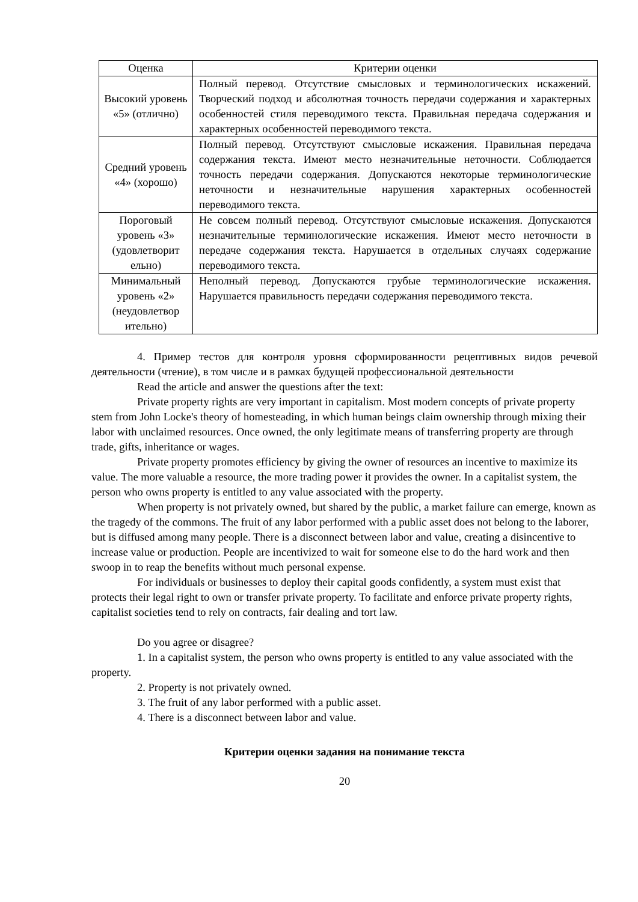| Оценка | Критерии оценки |
| --- | --- |
| Высокий уровень «5» (отлично) | Полный перевод. Отсутствие смысловых и терминологических искажений. Творческий подход и абсолютная точность передачи содержания и характерных особенностей стиля переводимого текста. Правильная передача содержания и характерных особенностей переводимого текста. |
| Средний уровень «4» (хорошо) | Полный перевод. Отсутствуют смысловые искажения. Правильная передача содержания текста. Имеют место незначительные неточности. Соблюдается точность передачи содержания. Допускаются некоторые терминологические неточности и незначительные нарушения характерных особенностей переводимого текста. |
| Пороговый уровень «3» (удовлетворит ельно) | Не совсем полный перевод. Отсутствуют смысловые искажения. Допускаются незначительные терминологические искажения. Имеют место неточности в передаче содержания текста. Нарушается в отдельных случаях содержание переводимого текста. |
| Минимальный уровень «2» (неудовлетвор ительно) | Неполный перевод. Допускаются грубые терминологические искажения. Нарушается правильность передачи содержания переводимого текста. |
4. Пример тестов для контроля уровня сформированности рецептивных видов речевой деятельности (чтение), в том числе и в рамках будущей профессиональной деятельности
Read the article and answer the questions after the text:
Private property rights are very important in capitalism. Most modern concepts of private property stem from John Locke's theory of homesteading, in which human beings claim ownership through mixing their labor with unclaimed resources. Once owned, the only legitimate means of transferring property are through trade, gifts, inheritance or wages.
Private property promotes efficiency by giving the owner of resources an incentive to maximize its value. The more valuable a resource, the more trading power it provides the owner. In a capitalist system, the person who owns property is entitled to any value associated with the property.
When property is not privately owned, but shared by the public, a market failure can emerge, known as the tragedy of the commons. The fruit of any labor performed with a public asset does not belong to the laborer, but is diffused among many people. There is a disconnect between labor and value, creating a disincentive to increase value or production. People are incentivized to wait for someone else to do the hard work and then swoop in to reap the benefits without much personal expense.
For individuals or businesses to deploy their capital goods confidently, a system must exist that protects their legal right to own or transfer private property. To facilitate and enforce private property rights, capitalist societies tend to rely on contracts, fair dealing and tort law.
Do you agree or disagree?
1. In a capitalist system, the person who owns property is entitled to any value associated with the property.
2. Property is not privately owned.
3. The fruit of any labor performed with a public asset.
4. There is a disconnect between labor and value.
Критерии оценки задания на понимание текста
20